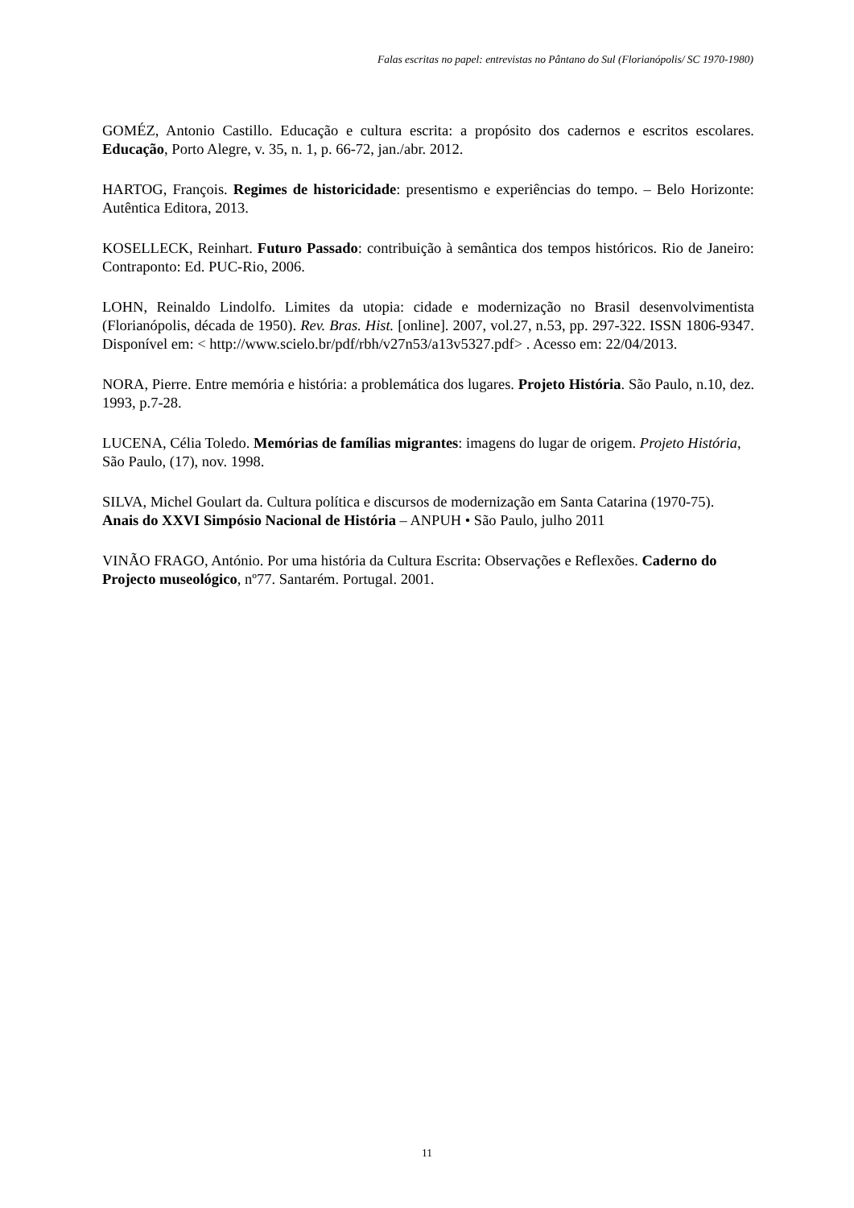Falas escritas no papel: entrevistas no Pântano do Sul (Florianópolis/ SC 1970-1980)
GOMÉZ, Antonio Castillo. Educação e cultura escrita: a propósito dos cadernos e escritos escolares. Educação, Porto Alegre, v. 35, n. 1, p. 66-72, jan./abr. 2012.
HARTOG, François. Regimes de historicidade: presentismo e experiências do tempo. – Belo Horizonte: Autêntica Editora, 2013.
KOSELLECK, Reinhart. Futuro Passado: contribuição à semântica dos tempos históricos. Rio de Janeiro: Contraponto: Ed. PUC-Rio, 2006.
LOHN, Reinaldo Lindolfo. Limites da utopia: cidade e modernização no Brasil desenvolvimentista (Florianópolis, década de 1950). Rev. Bras. Hist. [online]. 2007, vol.27, n.53, pp. 297-322. ISSN 1806-9347. Disponível em: < http://www.scielo.br/pdf/rbh/v27n53/a13v5327.pdf> . Acesso em: 22/04/2013.
NORA, Pierre. Entre memória e história: a problemática dos lugares. Projeto História. São Paulo, n.10, dez. 1993, p.7-28.
LUCENA, Célia Toledo. Memórias de famílias migrantes: imagens do lugar de origem. Projeto História, São Paulo, (17), nov. 1998.
SILVA, Michel Goulart da. Cultura política e discursos de modernização em Santa Catarina (1970-75). Anais do XXVI Simpósio Nacional de História – ANPUH • São Paulo, julho 2011
VINÃO FRAGO, António. Por uma história da Cultura Escrita: Observações e Reflexões. Caderno do Projecto museológico, nº77. Santarém. Portugal. 2001.
11